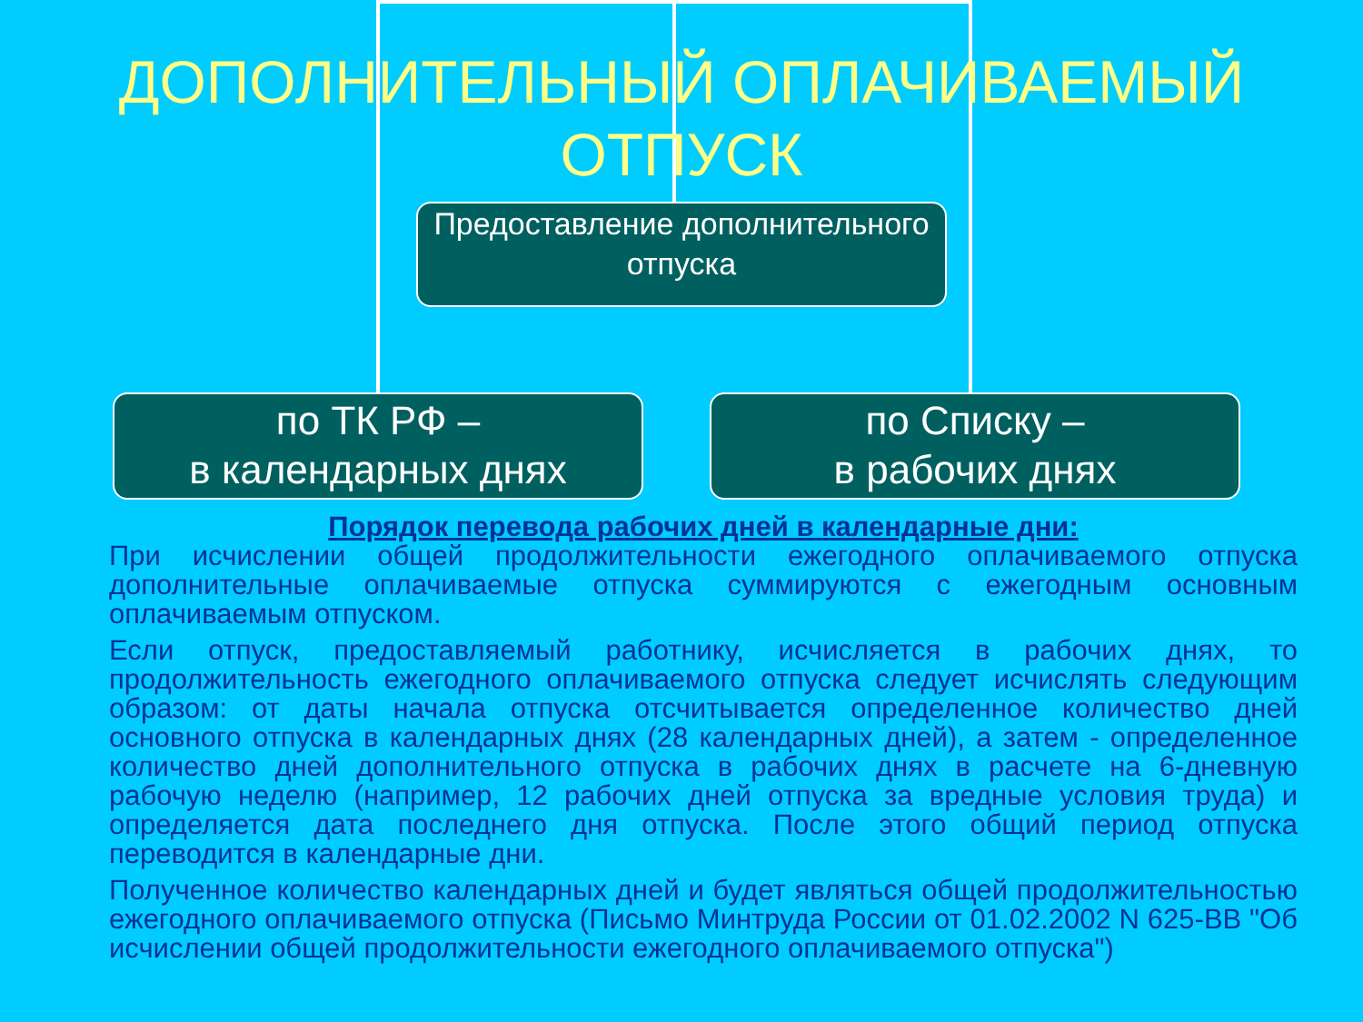ДОПОЛНИТЕЛЬНЫЙ ОПЛАЧИВАЕМЫЙ ОТПУСК
Предоставление дополнительного отпуска
по ТК РФ –
в календарных днях
по Списку –
в рабочих днях
Порядок перевода рабочих дней в календарные дни:
При исчислении общей продолжительности ежегодного оплачиваемого отпуска дополнительные оплачиваемые отпуска суммируются с ежегодным основным оплачиваемым отпуском.
Если отпуск, предоставляемый работнику, исчисляется в рабочих днях, то продолжительность ежегодного оплачиваемого отпуска следует исчислять следующим образом: от даты начала отпуска отсчитывается определенное количество дней основного отпуска в календарных днях (28 календарных дней), а затем - определенное количество дней дополнительного отпуска в рабочих днях в расчете на 6-дневную рабочую неделю (например, 12 рабочих дней отпуска за вредные условия труда) и определяется дата последнего дня отпуска. После этого общий период отпуска переводится в календарные дни.
Полученное количество календарных дней и будет являться общей продолжительностью ежегодного оплачиваемого отпуска (Письмо Минтруда России от 01.02.2002 N 625-ВВ "Об исчислении общей продолжительности ежегодного оплачиваемого отпуска")